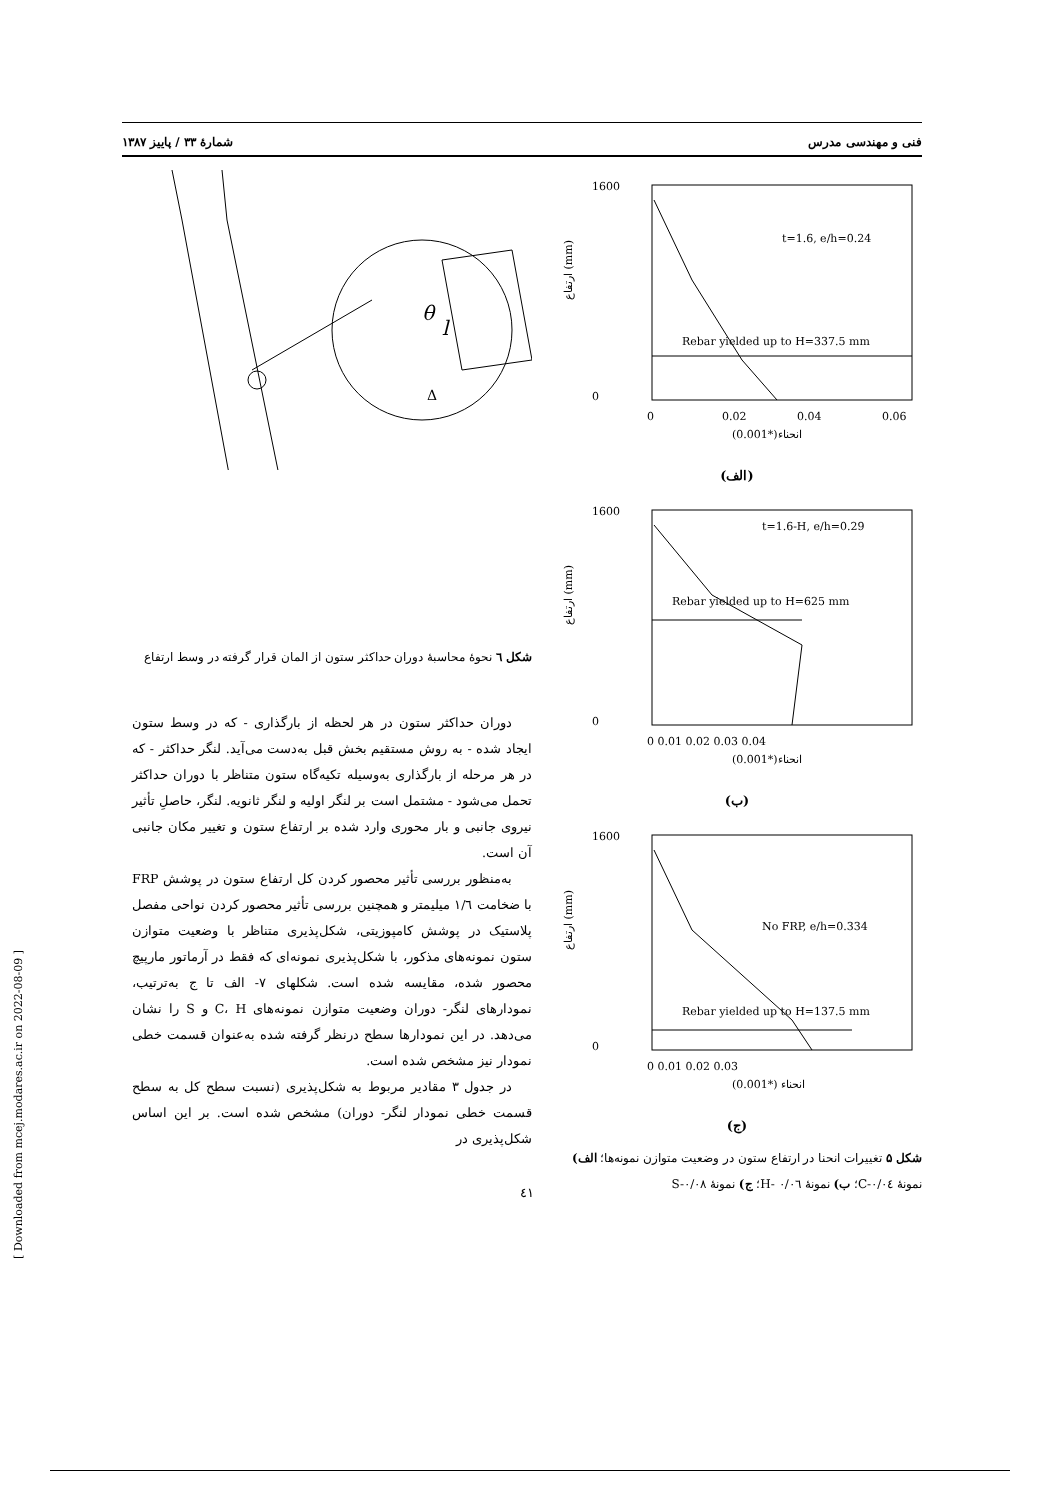فنی و مهندسی مدرس شمارهٔ ۳۳ / پاییز ۱۳۸۷
1600
0
t=1.6, e/h=0.24
Rebar yielded up to H=337.5 mm
0
0.02
0.04
0.06
(0.001*)انحناء
ارتفاع (mm)
(الف)
1600
0
t=1.6-H, e/h=0.29
Rebar yielded up to H=625 mm
0 0.01 0.02 0.03 0.04
(0.001*)انحناء
ارتفاع (mm)
(ب)
1600
0
No FRP, e/h=0.334
Rebar yielded up to H=137.5 mm
0 0.01 0.02 0.03
(0.001*) انحناء
ارتفاع (mm)
(ج)
شکل ۵ تغییرات انحنا در ارتفاع ستون در وضعیت متوازن نمونه‌ها؛ الف) نمونهٔ C-۰/۰٤؛ ب) نمونهٔ H- ۰/۰٦؛ ج) نمونهٔ S-۰/۰۸
θ
l
Δ
شکل ٦ نحوهٔ محاسبهٔ دوران حداکثر ستون از المان قرار گرفته در وسط ارتفاع
دوران حداکثر ستون در هر لحظه از بارگذاری - که در وسط ستون ایجاد شده - به روش مستقیم بخش قبل به‌دست می‌آید. لنگر حداکثر - که در هر مرحله از بارگذاری به‌وسیله تکیه‌گاه ستون متناظر با دوران حداکثر تحمل می‌شود - مشتمل است بر لنگر اولیه و لنگر ثانویه. لنگر، حاصلِ تأثیر نیروی جانبی و بار محوری وارد شده بر ارتفاع ستون و تغییر مکان جانبی آن است.
به‌منظور بررسی تأثیر محصور کردن کل ارتفاع ستون در پوشش FRP با ضخامت ۱/٦ میلیمتر و همچنین بررسی تأثیر محصور کردن نواحی مفصل پلاستیک در پوشش کامپوزیتی، شکل‌پذیری متناظر با وضعیت متوازن ستون نمونه‌های مذکور، با شکل‌پذیری نمونه‌ای که فقط در آرماتور مارپیچ محصور شده، مقایسه شده است. شکلهای ۷- الف تا ج به‌ترتیب، نمودارهای لنگر- دوران وضعیت متوازن نمونه‌های C، H و S را نشان می‌دهد. در این نمودارها سطح درنظر گرفته شده به‌عنوان قسمت خطی نمودار نیز مشخص شده است.
در جدول ۳ مقادیر مربوط به شکل‌پذیری (نسبت سطح کل به سطح قسمت خطی نمودار لنگر- دوران) مشخص شده است. بر این اساس شکل‌پذیری در
٤١
[ Downloaded from mcej.modares.ac.ir on 2022-08-09 ]